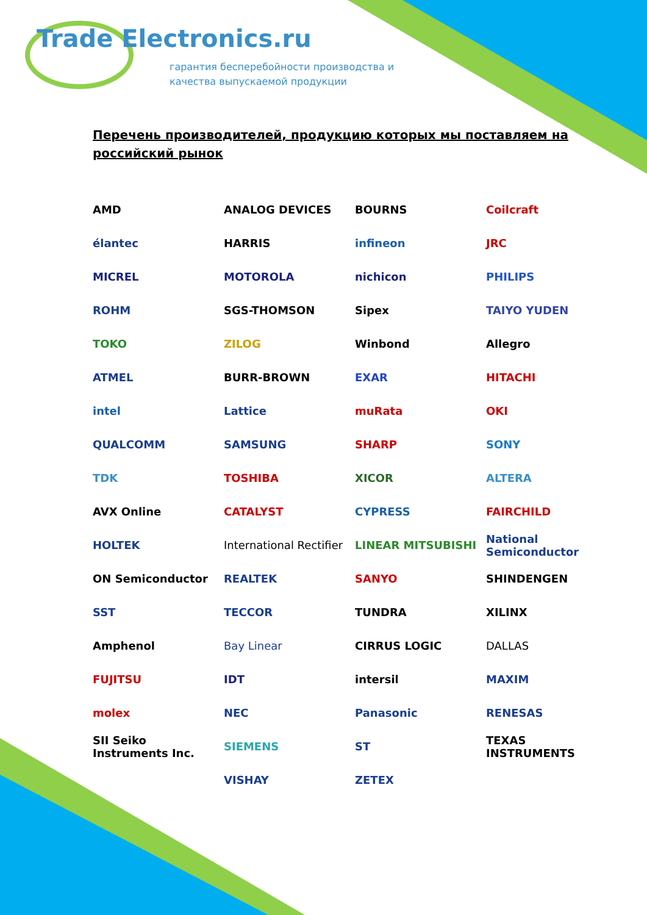Trade Electronics.ru
гарантия бесперебойности производства и
качества выпускаемой продукции
Перечень производителей, продукцию которых мы поставляем на российский рынок
AMD
ANALOG DEVICES
BOURNS
Coilcraft
élantec
HARRIS
infineon
JRC
MICREL
MOTOROLA
nichicon
PHILIPS
ROHM
SGS-THOMSON
Sipex
TAIYO YUDEN
TOKO
ZILOG
Winbond
Allegro
ATMEL
BURR-BROWN
EXAR
HITACHI
intel
Lattice
muRata
OKI
QUALCOMM
SAMSUNG
SHARP
SONY
TDK
TOSHIBA
XICOR
ALTERA
AVX Online
CATALYST
CYPRESS
FAIRCHILD
HOLTEK
International Rectifier
LINEAR MITSUBISHI
National Semiconductor
ON Semiconductor
REALTEK
SANYO
SHINDENGEN
SST
TECCOR
TUNDRA
XILINX
Amphenol
Bay Linear
CIRRUS LOGIC
DALLAS
FUJITSU
IDT
intersil
MAXIM
molex
NEC
Panasonic
RENESAS
SII Seiko Instruments Inc.
SIEMENS
ST
TEXAS INSTRUMENTS
VISHAY
ZETEX